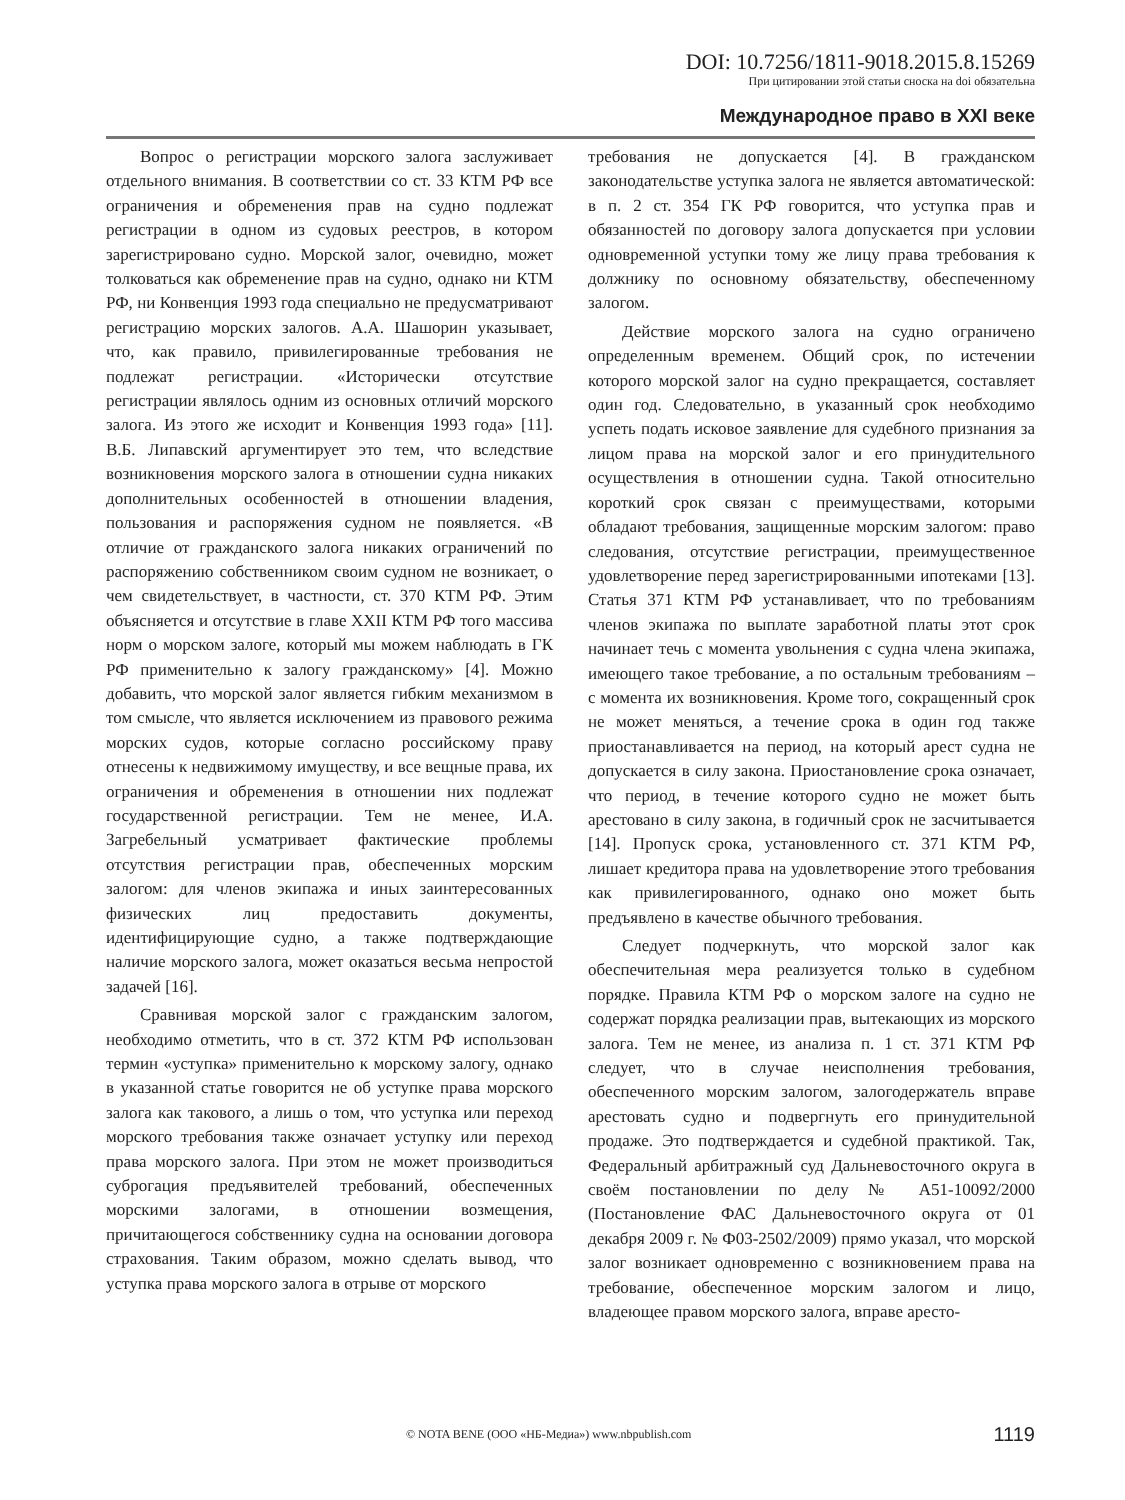DOI: 10.7256/1811-9018.2015.8.15269
При цитировании этой статьи сноска на doi обязательна
Международное право в XXI веке
Вопрос о регистрации морского залога заслуживает отдельного внимания. В соответствии со ст. 33 КТМ РФ все ограничения и обременения прав на судно подлежат регистрации в одном из судовых реестров, в котором зарегистрировано судно. Морской залог, очевидно, может толковаться как обременение прав на судно, однако ни КТМ РФ, ни Конвенция 1993 года специально не предусматривают регистрацию морских залогов. А.А. Шашорин указывает, что, как правило, привилегированные требования не подлежат регистрации. «Исторически отсутствие регистрации являлось одним из основных отличий морского залога. Из этого же исходит и Конвенция 1993 года» [11]. В.Б. Липавский аргументирует это тем, что вследствие возникновения морского залога в отношении судна никаких дополнительных особенностей в отношении владения, пользования и распоряжения судном не появляется. «В отличие от гражданского залога никаких ограничений по распоряжению собственником своим судном не возникает, о чем свидетельствует, в частности, ст. 370 КТМ РФ. Этим объясняется и отсутствие в главе XXII КТМ РФ того массива норм о морском залоге, который мы можем наблюдать в ГК РФ применительно к залогу гражданскому» [4]. Можно добавить, что морской залог является гибким механизмом в том смысле, что является исключением из правового режима морских судов, которые согласно российскому праву отнесены к недвижимому имуществу, и все вещные права, их ограничения и обременения в отношении них подлежат государственной регистрации. Тем не менее, И.А. Загребельный усматривает фактические проблемы отсутствия регистрации прав, обеспеченных морским залогом: для членов экипажа и иных заинтересованных физических лиц предоставить документы, идентифицирующие судно, а также подтверждающие наличие морского залога, может оказаться весьма непростой задачей [16].
Сравнивая морской залог с гражданским залогом, необходимо отметить, что в ст. 372 КТМ РФ использован термин «уступка» применительно к морскому залогу, однако в указанной статье говорится не об уступке права морского залога как такового, а лишь о том, что уступка или переход морского требования также означает уступку или переход права морского залога. При этом не может производиться суброгация предъявителей требований, обеспеченных морскими залогами, в отношении возмещения, причитающегося собственнику судна на основании договора страхования. Таким образом, можно сделать вывод, что уступка права морского залога в отрыве от морского
требования не допускается [4]. В гражданском законодательстве уступка залога не является автоматической: в п. 2 ст. 354 ГК РФ говорится, что уступка прав и обязанностей по договору залога допускается при условии одновременной уступки тому же лицу права требования к должнику по основному обязательству, обеспеченному залогом.
Действие морского залога на судно ограничено определенным временем. Общий срок, по истечении которого морской залог на судно прекращается, составляет один год. Следовательно, в указанный срок необходимо успеть подать исковое заявление для судебного признания за лицом права на морской залог и его принудительного осуществления в отношении судна. Такой относительно короткий срок связан с преимуществами, которыми обладают требования, защищенные морским залогом: право следования, отсутствие регистрации, преимущественное удовлетворение перед зарегистрированными ипотеками [13]. Статья 371 КТМ РФ устанавливает, что по требованиям членов экипажа по выплате заработной платы этот срок начинает течь с момента увольнения с судна члена экипажа, имеющего такое требование, а по остальным требованиям – с момента их возникновения. Кроме того, сокращенный срок не может меняться, а течение срока в один год также приостанавливается на период, на который арест судна не допускается в силу закона. Приостановление срока означает, что период, в течение которого судно не может быть арестовано в силу закона, в годичный срок не засчитывается [14]. Пропуск срока, установленного ст. 371 КТМ РФ, лишает кредитора права на удовлетворение этого требования как привилегированного, однако оно может быть предъявлено в качестве обычного требования.
Следует подчеркнуть, что морской залог как обеспечительная мера реализуется только в судебном порядке. Правила КТМ РФ о морском залоге на судно не содержат порядка реализации прав, вытекающих из морского залога. Тем не менее, из анализа п. 1 ст. 371 КТМ РФ следует, что в случае неисполнения требования, обеспеченного морским залогом, залогодержатель вправе арестовать судно и подвергнуть его принудительной продаже. Это подтверждается и судебной практикой. Так, Федеральный арбитражный суд Дальневосточного округа в своём постановлении по делу № А51-10092/2000 (Постановление ФАС Дальневосточного округа от 01 декабря 2009 г. № Ф03-2502/2009) прямо указал, что морской залог возникает одновременно с возникновением права на требование, обеспеченное морским залогом и лицо, владеющее правом морского залога, вправе аресто-
© NOTA BENE (ООО «НБ-Медиа») www.nbpublish.com 1119